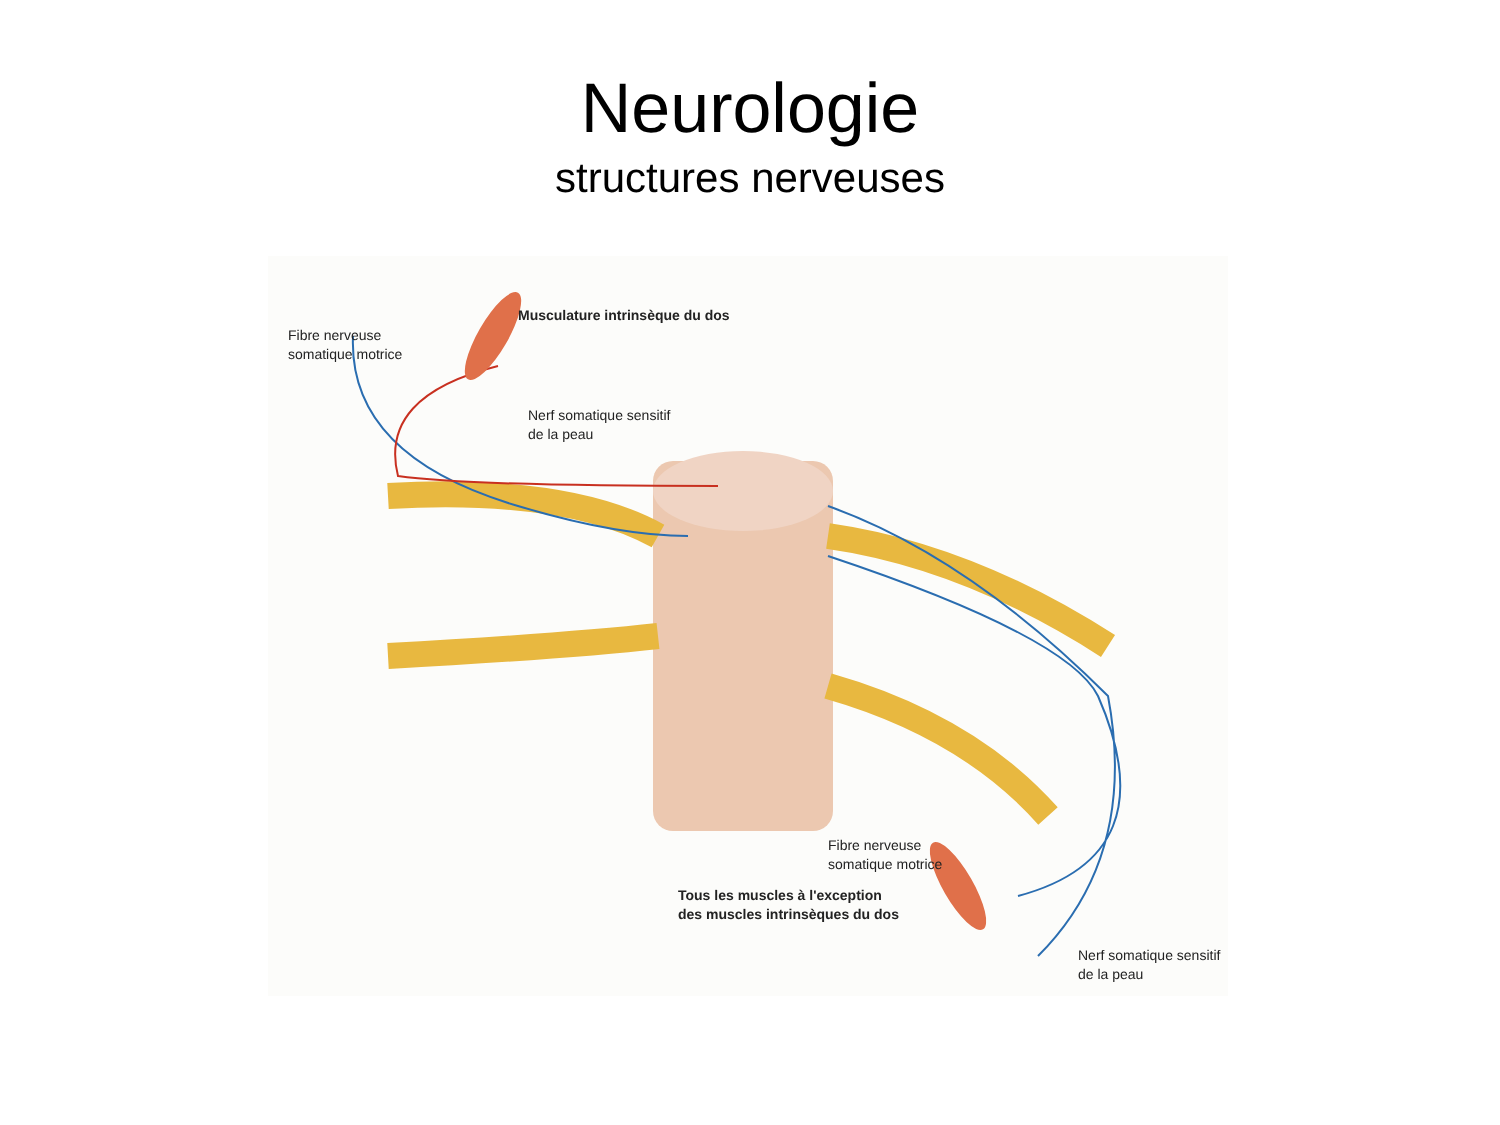Neurologie
structures nerveuses
Fibre nerveuse
somatique motrice
Musculature intrinsèque du dos
Nerf somatique sensitif
de la peau
Fibre nerveuse
somatique motrice
Tous les muscles à l'exception
des muscles intrinsèques du dos
Nerf somatique sensitif
de la peau